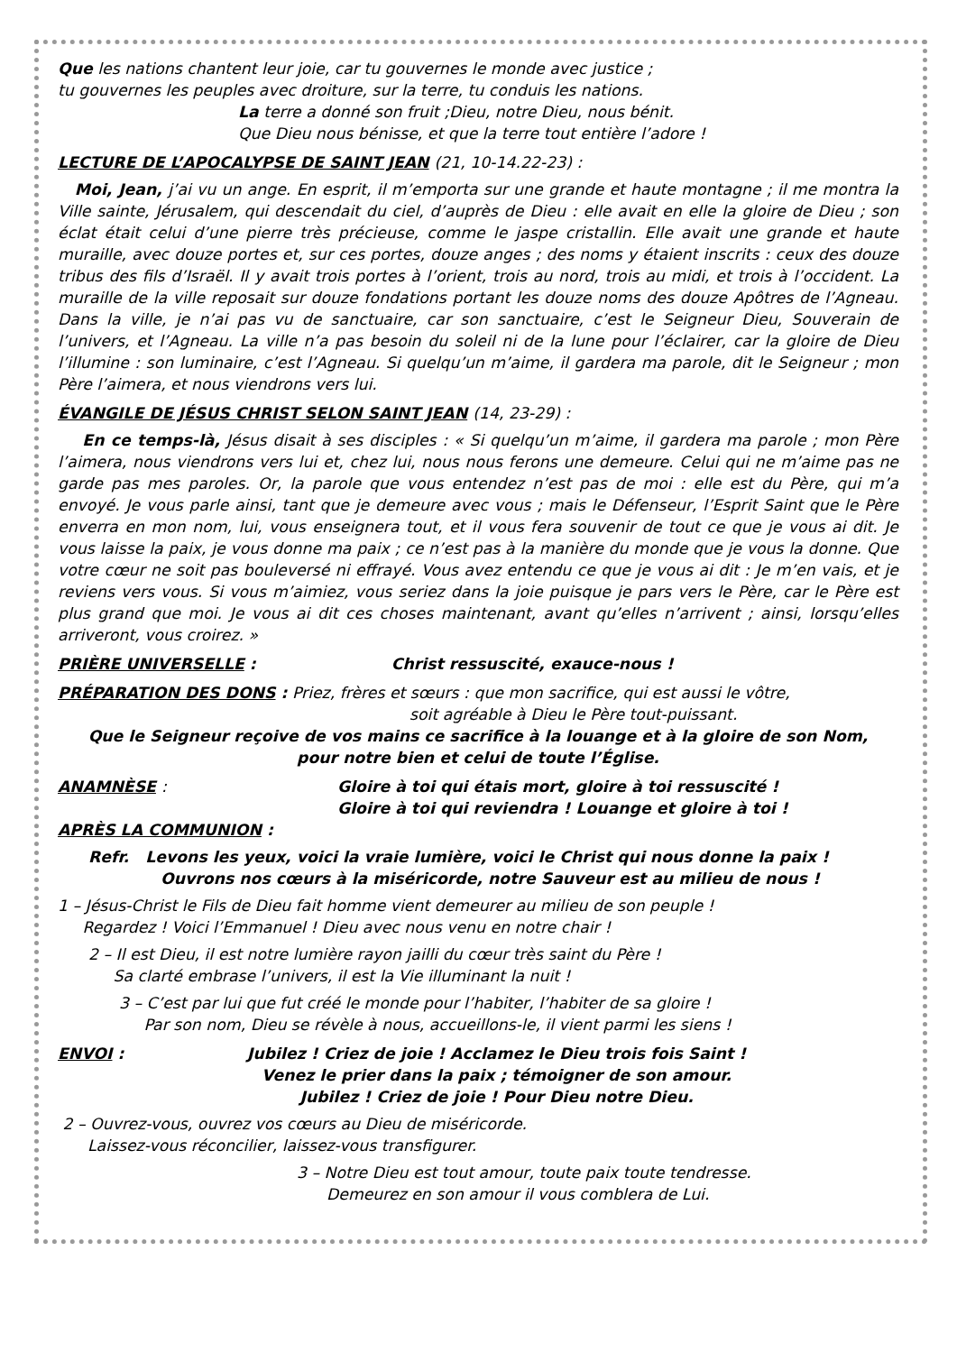Que les nations chantent leur joie, car tu gouvernes le monde avec justice ;
tu gouvernes les peuples avec droiture, sur la terre, tu conduis les nations.
La terre a donné son fruit ;Dieu, notre Dieu, nous bénit.
Que Dieu nous bénisse, et que la terre tout entière l’adore !
LECTURE DE L’APOCALYPSE DE SAINT JEAN (21, 10-14.22-23) :
Moi, Jean, j’ai vu un ange. En esprit, il m’emporta sur une grande et haute montagne ; il me montra la Ville sainte, Jérusalem, qui descendait du ciel, d’auprès de Dieu : elle avait en elle la gloire de Dieu ; son éclat était celui d’une pierre très précieuse, comme le jaspe cristallin. Elle avait une grande et haute muraille, avec douze portes et, sur ces portes, douze anges ; des noms y étaient inscrits : ceux des douze tribus des fils d’Israël. Il y avait trois portes à l’orient, trois au nord, trois au midi, et trois à l’occident. La muraille de la ville reposait sur douze fondations portant les douze noms des douze Apôtres de l’Agneau. Dans la ville, je n’ai pas vu de sanctuaire, car son sanctuaire, c’est le Seigneur Dieu, Souverain de l’univers, et l’Agneau. La ville n’a pas besoin du soleil ni de la lune pour l’éclairer, car la gloire de Dieu l’illumine : son luminaire, c’est l’Agneau. Si quelqu’un m’aime, il gardera ma parole, dit le Seigneur ; mon Père l’aimera, et nous viendrons vers lui.
ÉVANGILE DE JÉSUS CHRIST SELON SAINT JEAN (14, 23-29) :
En ce temps-là, Jésus disait à ses disciples : « Si quelqu’un m’aime, il gardera ma parole ; mon Père l’aimera, nous viendrons vers lui et, chez lui, nous nous ferons une demeure. Celui qui ne m’aime pas ne garde pas mes paroles. Or, la parole que vous entendez n’est pas de moi : elle est du Père, qui m’a envoyé. Je vous parle ainsi, tant que je demeure avec vous ; mais le Défenseur, l’Esprit Saint que le Père enverra en mon nom, lui, vous enseignera tout, et il vous fera souvenir de tout ce que je vous ai dit. Je vous laisse la paix, je vous donne ma paix ; ce n’est pas à la manière du monde que je vous la donne. Que votre cœur ne soit pas bouleversé ni effrayé. Vous avez entendu ce que je vous ai dit : Je m’en vais, et je reviens vers vous. Si vous m’aimiez, vous seriez dans la joie puisque je pars vers le Père, car le Père est plus grand que moi. Je vous ai dit ces choses maintenant, avant qu’elles n’arrivent ; ainsi, lorsqu’elles arriveront, vous croirez. »
PRIÈRE UNIVERSELLE : Christ ressuscité, exauce-nous !
PRÉPARATION DES DONS : Priez, frères et sœurs : que mon sacrifice, qui est aussi le vôtre,
soit agréable à Dieu le Père tout-puissant.
Que le Seigneur reçoive de vos mains ce sacrifice à la louange et à la gloire de son Nom,
pour notre bien et celui de toute l’Église.
ANAMNÈSE : Gloire à toi qui étais mort, gloire à toi ressuscité !
Gloire à toi qui reviendra ! Louange et gloire à toi !
APRÈS LA COMMUNION :
Refr. Levons les yeux, voici la vraie lumière, voici le Christ qui nous donne la paix !
Ouvrons nos cœurs à la miséricorde, notre Sauveur est au milieu de nous !
1 – Jésus-Christ le Fils de Dieu fait homme vient demeurer au milieu de son peuple !
Regardez ! Voici l’Emmanuel ! Dieu avec nous venu en notre chair !
2 – Il est Dieu, il est notre lumière rayon jailli du cœur très saint du Père !
Sa clarté embrase l’univers, il est la Vie illuminant la nuit !
3 – C’est par lui que fut créé le monde pour l’habiter, l’habiter de sa gloire !
Par son nom, Dieu se révèle à nous, accueillons-le, il vient parmi les siens !
ENVOI : Jubilez ! Criez de joie ! Acclamez le Dieu trois fois Saint !
Venez le prier dans la paix ; témoigner de son amour.
Jubilez ! Criez de joie ! Pour Dieu notre Dieu.
2 – Ouvrez-vous, ouvrez vos cœurs au Dieu de miséricorde.
Laissez-vous réconcilier, laissez-vous transfigurer.
3 – Notre Dieu est tout amour, toute paix toute tendresse.
Demeurez en son amour il vous comblera de Lui.